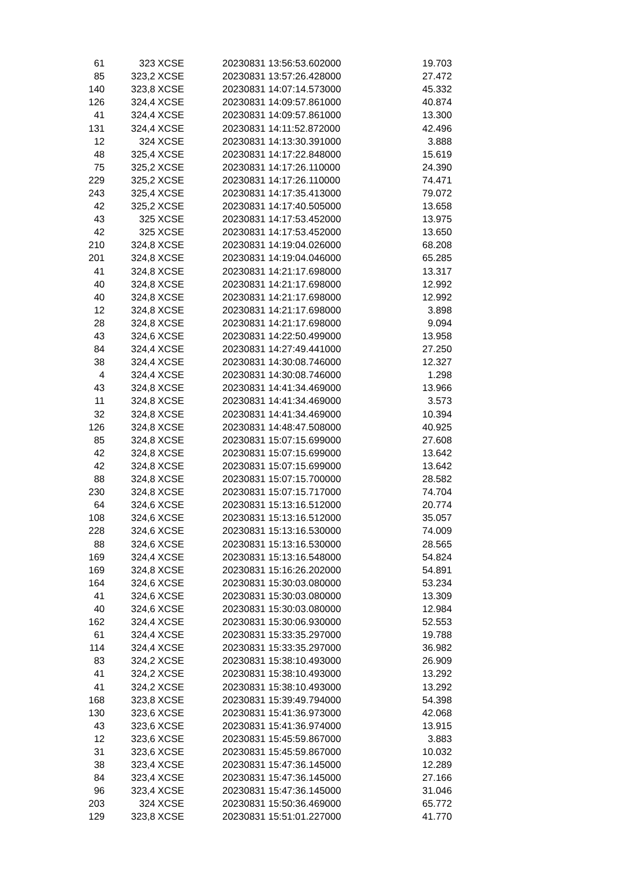| 61 | 323 | XCSE | 20230831 13:56:53.602000 | 19.703 |
| 85 | 323,2 | XCSE | 20230831 13:57:26.428000 | 27.472 |
| 140 | 323,8 | XCSE | 20230831 14:07:14.573000 | 45.332 |
| 126 | 324,4 | XCSE | 20230831 14:09:57.861000 | 40.874 |
| 41 | 324,4 | XCSE | 20230831 14:09:57.861000 | 13.300 |
| 131 | 324,4 | XCSE | 20230831 14:11:52.872000 | 42.496 |
| 12 | 324 | XCSE | 20230831 14:13:30.391000 | 3.888 |
| 48 | 325,4 | XCSE | 20230831 14:17:22.848000 | 15.619 |
| 75 | 325,2 | XCSE | 20230831 14:17:26.110000 | 24.390 |
| 229 | 325,2 | XCSE | 20230831 14:17:26.110000 | 74.471 |
| 243 | 325,4 | XCSE | 20230831 14:17:35.413000 | 79.072 |
| 42 | 325,2 | XCSE | 20230831 14:17:40.505000 | 13.658 |
| 43 | 325 | XCSE | 20230831 14:17:53.452000 | 13.975 |
| 42 | 325 | XCSE | 20230831 14:17:53.452000 | 13.650 |
| 210 | 324,8 | XCSE | 20230831 14:19:04.026000 | 68.208 |
| 201 | 324,8 | XCSE | 20230831 14:19:04.046000 | 65.285 |
| 41 | 324,8 | XCSE | 20230831 14:21:17.698000 | 13.317 |
| 40 | 324,8 | XCSE | 20230831 14:21:17.698000 | 12.992 |
| 40 | 324,8 | XCSE | 20230831 14:21:17.698000 | 12.992 |
| 12 | 324,8 | XCSE | 20230831 14:21:17.698000 | 3.898 |
| 28 | 324,8 | XCSE | 20230831 14:21:17.698000 | 9.094 |
| 43 | 324,6 | XCSE | 20230831 14:22:50.499000 | 13.958 |
| 84 | 324,4 | XCSE | 20230831 14:27:49.441000 | 27.250 |
| 38 | 324,4 | XCSE | 20230831 14:30:08.746000 | 12.327 |
| 4 | 324,4 | XCSE | 20230831 14:30:08.746000 | 1.298 |
| 43 | 324,8 | XCSE | 20230831 14:41:34.469000 | 13.966 |
| 11 | 324,8 | XCSE | 20230831 14:41:34.469000 | 3.573 |
| 32 | 324,8 | XCSE | 20230831 14:41:34.469000 | 10.394 |
| 126 | 324,8 | XCSE | 20230831 14:48:47.508000 | 40.925 |
| 85 | 324,8 | XCSE | 20230831 15:07:15.699000 | 27.608 |
| 42 | 324,8 | XCSE | 20230831 15:07:15.699000 | 13.642 |
| 42 | 324,8 | XCSE | 20230831 15:07:15.699000 | 13.642 |
| 88 | 324,8 | XCSE | 20230831 15:07:15.700000 | 28.582 |
| 230 | 324,8 | XCSE | 20230831 15:07:15.717000 | 74.704 |
| 64 | 324,6 | XCSE | 20230831 15:13:16.512000 | 20.774 |
| 108 | 324,6 | XCSE | 20230831 15:13:16.512000 | 35.057 |
| 228 | 324,6 | XCSE | 20230831 15:13:16.530000 | 74.009 |
| 88 | 324,6 | XCSE | 20230831 15:13:16.530000 | 28.565 |
| 169 | 324,4 | XCSE | 20230831 15:13:16.548000 | 54.824 |
| 169 | 324,8 | XCSE | 20230831 15:16:26.202000 | 54.891 |
| 164 | 324,6 | XCSE | 20230831 15:30:03.080000 | 53.234 |
| 41 | 324,6 | XCSE | 20230831 15:30:03.080000 | 13.309 |
| 40 | 324,6 | XCSE | 20230831 15:30:03.080000 | 12.984 |
| 162 | 324,4 | XCSE | 20230831 15:30:06.930000 | 52.553 |
| 61 | 324,4 | XCSE | 20230831 15:33:35.297000 | 19.788 |
| 114 | 324,4 | XCSE | 20230831 15:33:35.297000 | 36.982 |
| 83 | 324,2 | XCSE | 20230831 15:38:10.493000 | 26.909 |
| 41 | 324,2 | XCSE | 20230831 15:38:10.493000 | 13.292 |
| 41 | 324,2 | XCSE | 20230831 15:38:10.493000 | 13.292 |
| 168 | 323,8 | XCSE | 20230831 15:39:49.794000 | 54.398 |
| 130 | 323,6 | XCSE | 20230831 15:41:36.973000 | 42.068 |
| 43 | 323,6 | XCSE | 20230831 15:41:36.974000 | 13.915 |
| 12 | 323,6 | XCSE | 20230831 15:45:59.867000 | 3.883 |
| 31 | 323,6 | XCSE | 20230831 15:45:59.867000 | 10.032 |
| 38 | 323,4 | XCSE | 20230831 15:47:36.145000 | 12.289 |
| 84 | 323,4 | XCSE | 20230831 15:47:36.145000 | 27.166 |
| 96 | 323,4 | XCSE | 20230831 15:47:36.145000 | 31.046 |
| 203 | 324 | XCSE | 20230831 15:50:36.469000 | 65.772 |
| 129 | 323,8 | XCSE | 20230831 15:51:01.227000 | 41.770 |